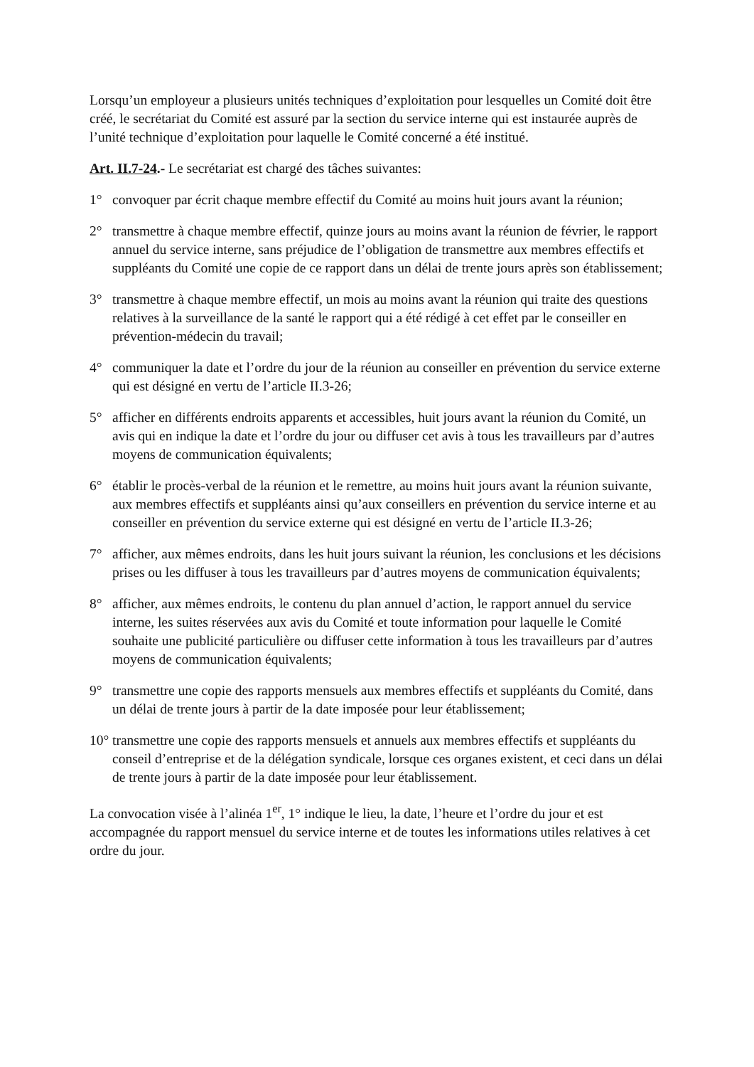Lorsqu’un employeur a plusieurs unités techniques d’exploitation pour lesquelles un Comité doit être créé, le secrétariat du Comité est assuré par la section du service interne qui est instaurée auprès de l’unité technique d’exploitation pour laquelle le Comité concerné a été institué.
Art. II.7-24.- Le secrétariat est chargé des tâches suivantes:
1° convoquer par écrit chaque membre effectif du Comité au moins huit jours avant la réunion;
2° transmettre à chaque membre effectif, quinze jours au moins avant la réunion de février, le rapport annuel du service interne, sans préjudice de l’obligation de transmettre aux membres effectifs et suppléants du Comité une copie de ce rapport dans un délai de trente jours après son établissement;
3° transmettre à chaque membre effectif, un mois au moins avant la réunion qui traite des questions relatives à la surveillance de la santé le rapport qui a été rédigé à cet effet par le conseiller en prévention-médecin du travail;
4° communiquer la date et l’ordre du jour de la réunion au conseiller en prévention du service externe qui est désigné en vertu de l’article II.3-26;
5° afficher en différents endroits apparents et accessibles, huit jours avant la réunion du Comité, un avis qui en indique la date et l’ordre du jour ou diffuser cet avis à tous les travailleurs par d’autres moyens de communication équivalents;
6° établir le procès-verbal de la réunion et le remettre, au moins huit jours avant la réunion suivante, aux membres effectifs et suppléants ainsi qu’aux conseillers en prévention du service interne et au conseiller en prévention du service externe qui est désigné en vertu de l’article II.3-26;
7° afficher, aux mêmes endroits, dans les huit jours suivant la réunion, les conclusions et les décisions prises ou les diffuser à tous les travailleurs par d’autres moyens de communication équivalents;
8° afficher, aux mêmes endroits, le contenu du plan annuel d’action, le rapport annuel du service interne, les suites réservées aux avis du Comité et toute information pour laquelle le Comité souhaite une publicité particulière ou diffuser cette information à tous les travailleurs par d’autres moyens de communication équivalents;
9° transmettre une copie des rapports mensuels aux membres effectifs et suppléants du Comité, dans un délai de trente jours à partir de la date imposée pour leur établissement;
10° transmettre une copie des rapports mensuels et annuels aux membres effectifs et suppléants du conseil d’entreprise et de la délégation syndicale, lorsque ces organes existent, et ceci dans un délai de trente jours à partir de la date imposée pour leur établissement.
La convocation visée à l’alinéa 1<sup>er</sup>, 1° indique le lieu, la date, l’heure et l’ordre du jour et est accompagnée du rapport mensuel du service interne et de toutes les informations utiles relatives à cet ordre du jour.